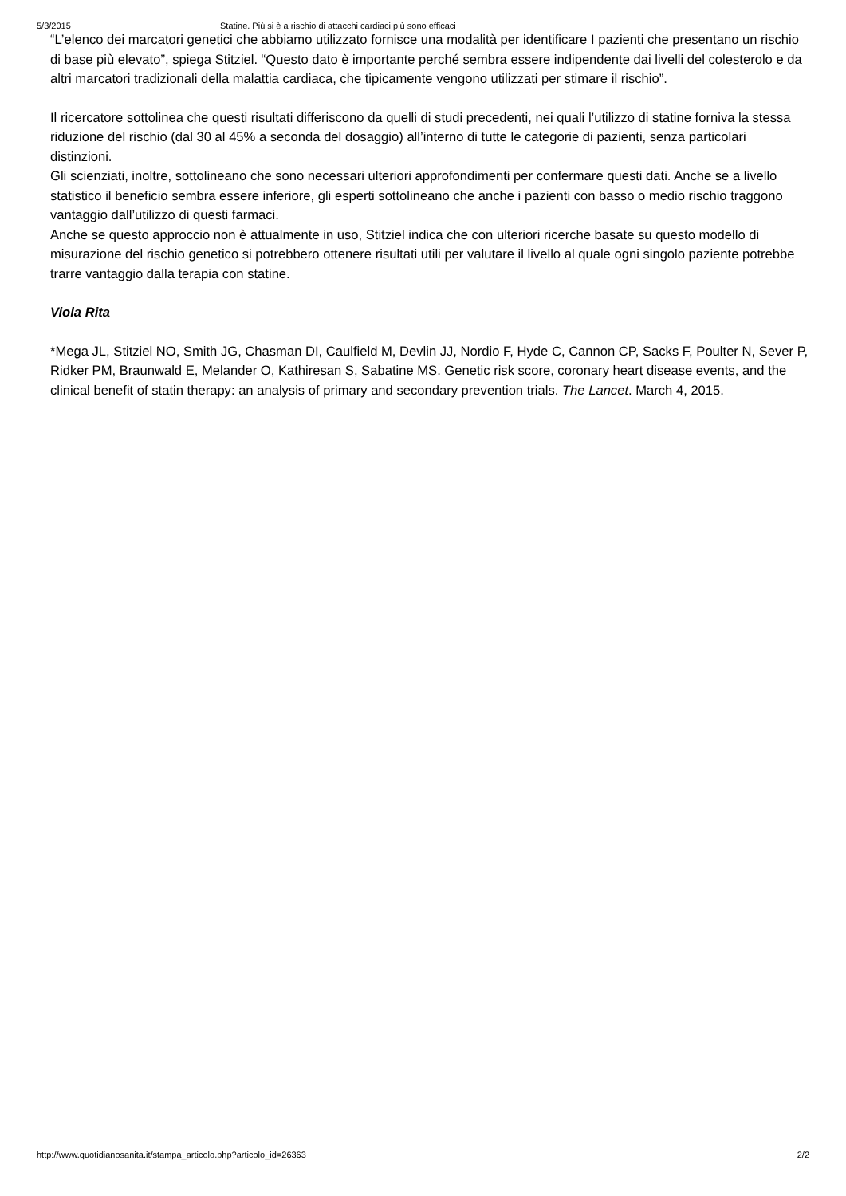5/3/2015 Statine. Più si è a rischio di attacchi cardiaci più sono efficaci
“L’elenco dei marcatori genetici che abbiamo utilizzato fornisce una modalità per identificare I pazienti che presentano un rischio di base più elevato”, spiega Stitziel. “Questo dato è importante perché sembra essere indipendente dai livelli del colesterolo e da altri marcatori tradizionali della malattia cardiaca, che tipicamente vengono utilizzati per stimare il rischio”.
Il ricercatore sottolinea che questi risultati differiscono da quelli di studi precedenti, nei quali l’utilizzo di statine forniva la stessa riduzione del rischio (dal 30 al 45% a seconda del dosaggio) all’interno di tutte le categorie di pazienti, senza particolari distinzioni.
Gli scienziati, inoltre, sottolineano che sono necessari ulteriori approfondimenti per confermare questi dati. Anche se a livello statistico il beneficio sembra essere inferiore, gli esperti sottolineano che anche i pazienti con basso o medio rischio traggono vantaggio dall’utilizzo di questi farmaci.
Anche se questo approccio non è attualmente in uso, Stitziel indica che con ulteriori ricerche basate su questo modello di misurazione del rischio genetico si potrebbero ottenere risultati utili per valutare il livello al quale ogni singolo paziente potrebbe trarre vantaggio dalla terapia con statine.
Viola Rita
*Mega JL, Stitziel NO, Smith JG, Chasman DI, Caulfield M, Devlin JJ, Nordio F, Hyde C, Cannon CP, Sacks F, Poulter N, Sever P, Ridker PM, Braunwald E, Melander O, Kathiresan S, Sabatine MS. Genetic risk score, coronary heart disease events, and the clinical benefit of statin therapy: an analysis of primary and secondary prevention trials. The Lancet. March 4, 2015.
http://www.quotidianosanita.it/stampa_articolo.php?articolo_id=26363 2/2